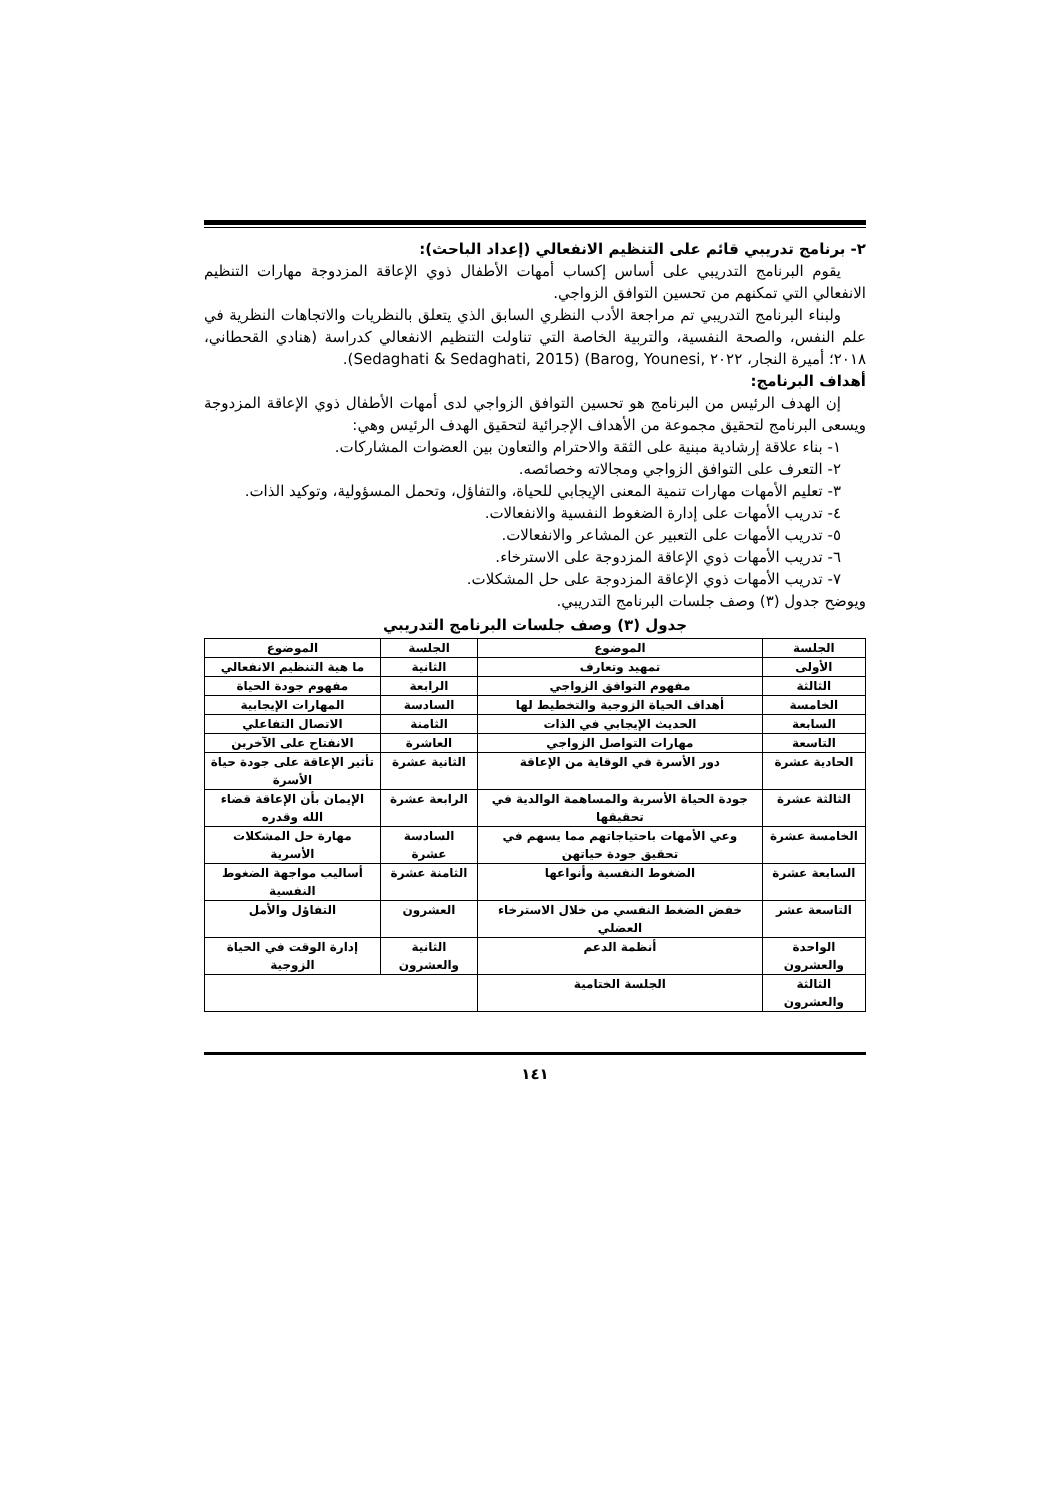٢- برنامج تدريبي قائم على التنظيم الانفعالي (إعداد الباحث):
يقوم البرنامج التدريبي على أساس إكساب أمهات الأطفال ذوي الإعاقة المزدوجة مهارات التنظيم الانفعالي التي تمكنهم من تحسين التوافق الزواجي.
ولبناء البرنامج التدريبي تم مراجعة الأدب النظري السابق الذي يتعلق بالنظريات والاتجاهات النظرية في علم النفس، والصحة النفسية، والتربية الخاصة التي تناولت التنظيم الانفعالي كدراسة (هنادي القحطاني، ٢٠١٨؛ أميرة النجار، ٢٠٢٢ ,Barog, Younesi) (Sedaghati & Sedaghati, 2015).
أهداف البرنامج:
إن الهدف الرئيس من البرنامج هو تحسين التوافق الزواجي لدى أمهات الأطفال ذوي الإعاقة المزدوجة ويسعى البرنامج لتحقيق مجموعة من الأهداف الإجرائية لتحقيق الهدف الرئيس وهي:
١- بناء علاقة إرشادية مبنية على الثقة والاحترام والتعاون بين العضوات المشاركات.
٢- التعرف على التوافق الزواجي ومجالاته وخصائصه.
٣- تعليم الأمهات مهارات تنمية المعنى الإيجابي للحياة، والتفاؤل، وتحمل المسؤولية، وتوكيد الذات.
٤- تدريب الأمهات على إدارة الضغوط النفسية والانفعالات.
٥- تدريب الأمهات على التعبير عن المشاعر والانفعالات.
٦- تدريب الأمهات ذوي الإعاقة المزدوجة على الاسترخاء.
٧- تدريب الأمهات ذوي الإعاقة المزدوجة على حل المشكلات.
ويوضح جدول (٣) وصف جلسات البرنامج التدريبي.
جدول (٣) وصف جلسات البرنامج التدريبي
| الجلسة | الموضوع | الجلسة | الموضوع |
| --- | --- | --- | --- |
| الأولى | تمهيد وتعارف | الثانية | ما هية التنظيم الانفعالي |
| الثالثة | مفهوم التوافق الزواجي | الرابعة | مفهوم جودة الحياة |
| الخامسة | أهداف الحياة الزوجية والتخطيط لها | السادسة | المهارات الإيجابية |
| السابعة | الحديث الإيجابي في الذات | الثامنة | الاتصال التفاعلي |
| التاسعة | مهارات التواصل الزواجي | العاشرة | الانفتاح على الآخرين |
| الحادية عشرة | دور الأسرة في الوقاية من الإعاقة | الثانية عشرة | تأثير الإعاقة على جودة حياة الأسرة |
| الثالثة عشرة | جودة الحياة الأسرية والمساهمة الوالدية في تحقيقها | الرابعة عشرة | الإيمان بأن الإعاقة قضاء الله وقدره |
| الخامسة عشرة | وعي الأمهات باحتياجاتهم مما يسهم في تحقيق جودة حياتهن | السادسة عشرة | مهارة حل المشكلات الأسرية |
| السابعة عشرة | الضغوط النفسية وأنواعها | الثامنة عشرة | أساليب مواجهة الضغوط النفسية |
| التاسعة عشر | خفض الضغط النفسي من خلال الاسترخاء العضلي | العشرون | التفاؤل والأمل |
| الواحدة والعشرون | أنظمة الدعم | الثانية والعشرون | إدارة الوقت في الحياة الزوجية |
| الثالثة والعشرون | الجلسة الختامية | | |
١٤١